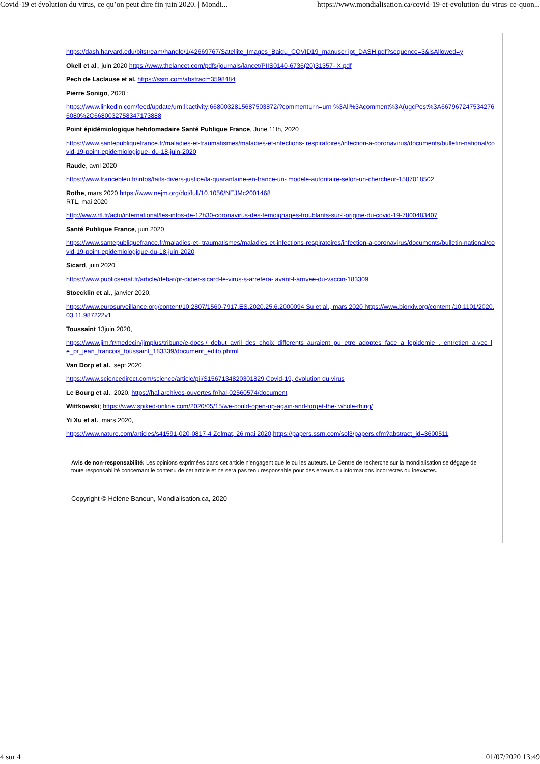Covid-19 et évolution du virus, ce qu’on peut dire fin juin 2020. | Mondi... https://www.mondialisation.ca/covid-19-et-evolution-du-virus-ce-quon...
https://dash.harvard.edu/bitstream/handle/1/42669767/Satellite_Images_Baidu_COVID19_manuscr ipt_DASH.pdf?sequence=3&isAllowed=y
Okell et al., juin 2020 https://www.thelancet.com/pdfs/journals/lancet/PIIS0140-6736(20)31357- X.pdf
Pech de Laclause et al. https://ssrn.com/abstract=3598484
Pierre Sonigo, 2020 :
https://www.linkedin.com/feed/update/urn:li:activity:6680032815687503872/?commentUrn=urn %3Ali%3Acomment%3A(ugcPost%3A6679672475342766080%2C6680032758347173888
Point épidémiologique hebdomadaire Santé Publique France, June 11th, 2020
https://www.santepubliquefrance.fr/maladies-et-traumatismes/maladies-et-infections- respiratoires/infection-a-coronavirus/documents/bulletin-national/covid-19-point-epidemiologique- du-18-juin-2020
Raude, avril 2020
https://www.francebleu.fr/infos/faits-divers-justice/la-quarantaine-en-france-un- modele-autoritaire-selon-un-chercheur-1587018502
Rothe, mars 2020 https://www.nejm.org/doi/full/10.1056/NEJMc2001468
RTL, mai 2020
http://www.rtl.fr/actu/international/les-infos-de-12h30-coronavirus-des-temoignages-troublants-sur-l-origine-du-covid-19-7800483407
Santé Publique France, juin 2020
https://www.santepubliquefrance.fr/maladies-et- traumatismes/maladies-et-infections-respiratoires/infection-a-coronavirus/documents/bulletin-national/covid-19-point-epidemiologique-du-18-juin-2020
Sicard, juin 2020
https://www.publicsenat.fr/article/debat/pr-didier-sicard-le-virus-s-arretera- avant-l-arrivee-du-vaccin-183309
Stoecklin et al., janvier 2020,
https://www.eurosurveillance.org/content/10.2807/1560-7917.ES.2020.25.6.2000094 Su et al., mars 2020 https://www.biorxiv.org/content /10.1101/2020.03.11.987222v1
Toussaint 13juin 2020,
https://www.jim.fr/medecin/jimplus/tribune/e-docs /_debut_avril_des_choix_differents_auraient_pu_etre_adoptes_face_a_lepidemie_._entretien_a vec_le_pr_jean_francois_toussaint_183339/document_edito.phtml
Van Dorp et al., sept 2020,
https://www.sciencedirect.com/science/article/pii/S1567134820301829 Covid-19, évolution du virus
Le Bourg et al., 2020, https://hal.archives-ouvertes.fr/hal-02560574/document
Wittkowski; https://www.spiked-online.com/2020/05/15/we-could-open-up-again-and-forget-the- whole-thing/
Yi Xu et al., mars 2020,
https://www.nature.com/articles/s41591-020-0817-4 Zelmat, 26 mai 2020,https://papers.ssrn.com/sol3/papers.cfm?abstract_id=3600511
Avis de non-responsabilité: Les opinions exprimées dans cet article n'engagent que le ou les auteurs. Le Centre de recherche sur la mondialisation se dégage de toute responsabilité concernant le contenu de cet article et ne sera pas tenu responsable pour des erreurs ou informations incorrectes ou inexactes.
Copyright © Hélène Banoun, Mondialisation.ca, 2020
4 sur 4 01/07/2020 13:49